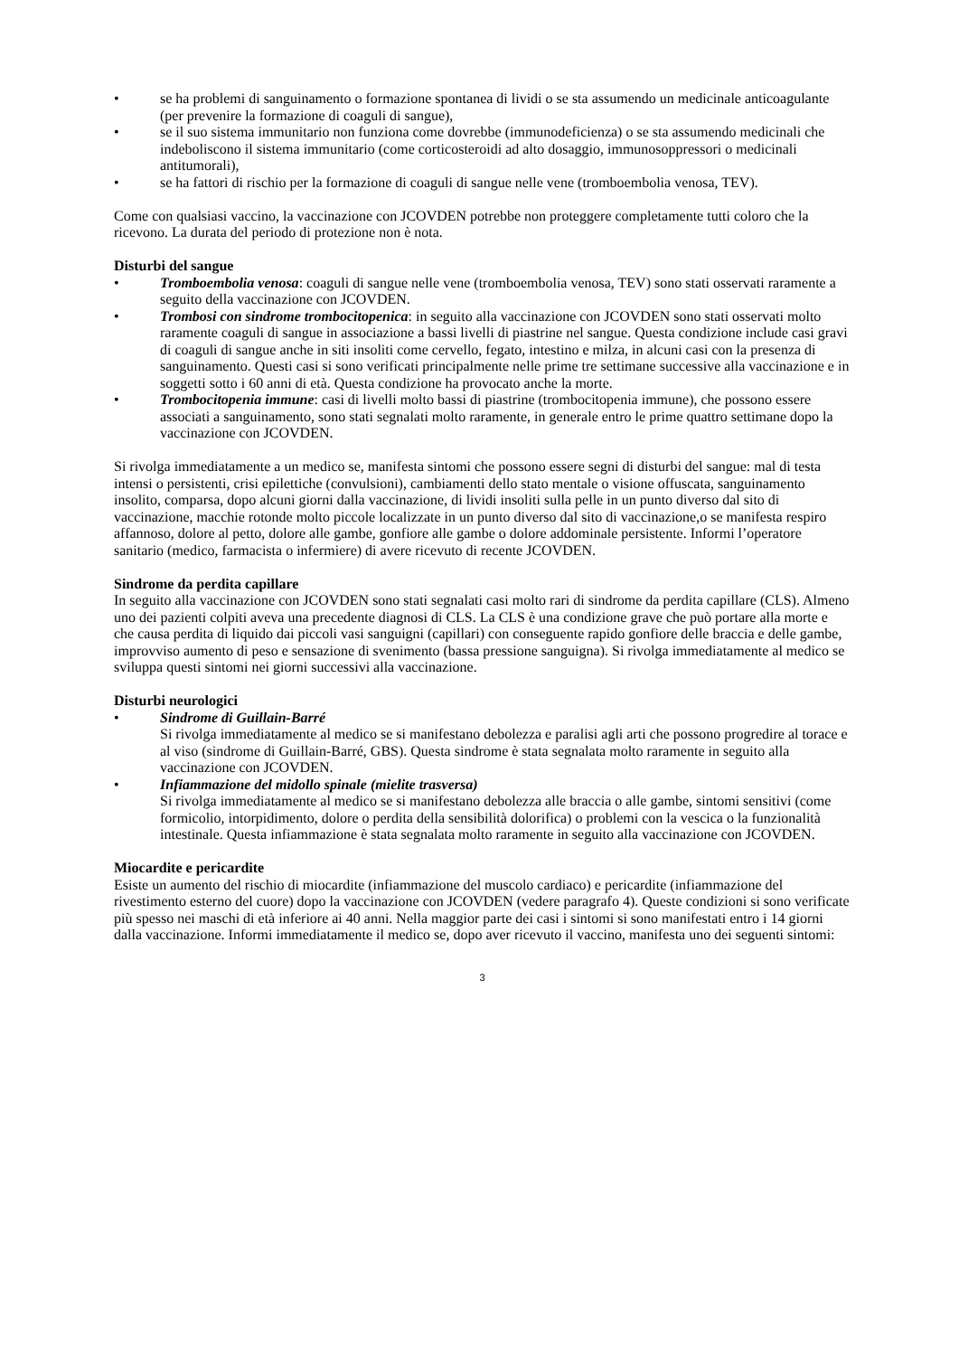• se ha problemi di sanguinamento o formazione spontanea di lividi o se sta assumendo un medicinale anticoagulante (per prevenire la formazione di coaguli di sangue),
• se il suo sistema immunitario non funziona come dovrebbe (immunodeficienza) o se sta assumendo medicinali che indeboliscono il sistema immunitario (come corticosteroidi ad alto dosaggio, immunosoppressori o medicinali antitumorali),
• se ha fattori di rischio per la formazione di coaguli di sangue nelle vene (tromboembolia venosa, TEV).
Come con qualsiasi vaccino, la vaccinazione con JCOVDEN potrebbe non proteggere completamente tutti coloro che la ricevono. La durata del periodo di protezione non è nota.
Disturbi del sangue
• Tromboembolia venosa: coaguli di sangue nelle vene (tromboembolia venosa, TEV) sono stati osservati raramente a seguito della vaccinazione con JCOVDEN.
• Trombosi con sindrome trombocitopenica: in seguito alla vaccinazione con JCOVDEN sono stati osservati molto raramente coaguli di sangue in associazione a bassi livelli di piastrine nel sangue. Questa condizione include casi gravi di coaguli di sangue anche in siti insoliti come cervello, fegato, intestino e milza, in alcuni casi con la presenza di sanguinamento. Questi casi si sono verificati principalmente nelle prime tre settimane successive alla vaccinazione e in soggetti sotto i 60 anni di età. Questa condizione ha provocato anche la morte.
• Trombocitopenia immune: casi di livelli molto bassi di piastrine (trombocitopenia immune), che possono essere associati a sanguinamento, sono stati segnalati molto raramente, in generale entro le prime quattro settimane dopo la vaccinazione con JCOVDEN.
Si rivolga immediatamente a un medico se, manifesta sintomi che possono essere segni di disturbi del sangue: mal di testa intensi o persistenti, crisi epilettiche (convulsioni), cambiamenti dello stato mentale o visione offuscata, sanguinamento insolito, comparsa, dopo alcuni giorni dalla vaccinazione, di lividi insoliti sulla pelle in un punto diverso dal sito di vaccinazione, macchie rotonde molto piccole localizzate in un punto diverso dal sito di vaccinazione,o se manifesta respiro affannoso, dolore al petto, dolore alle gambe, gonfiore alle gambe o dolore addominale persistente. Informi l’operatore sanitario (medico, farmacista o infermiere) di avere ricevuto di recente JCOVDEN.
Sindrome da perdita capillare
In seguito alla vaccinazione con JCOVDEN sono stati segnalati casi molto rari di sindrome da perdita capillare (CLS). Almeno uno dei pazienti colpiti aveva una precedente diagnosi di CLS. La CLS è una condizione grave che può portare alla morte e che causa perdita di liquido dai piccoli vasi sanguigni (capillari) con conseguente rapido gonfiore delle braccia e delle gambe, improvviso aumento di peso e sensazione di svenimento (bassa pressione sanguigna). Si rivolga immediatamente al medico se sviluppa questi sintomi nei giorni successivi alla vaccinazione.
Disturbi neurologici
• Sindrome di Guillain-Barré
Si rivolga immediatamente al medico se si manifestano debolezza e paralisi agli arti che possono progredire al torace e al viso (sindrome di Guillain-Barré, GBS). Questa sindrome è stata segnalata molto raramente in seguito alla vaccinazione con JCOVDEN.
• Infiammazione del midollo spinale (mielite trasversa)
Si rivolga immediatamente al medico se si manifestano debolezza alle braccia o alle gambe, sintomi sensitivi (come formicolio, intorpidimento, dolore o perdita della sensibilità dolorifica) o problemi con la vescica o la funzionalità intestinale. Questa infiammazione è stata segnalata molto raramente in seguito alla vaccinazione con JCOVDEN.
Miocardite e pericardite
Esiste un aumento del rischio di miocardite (infiammazione del muscolo cardiaco) e pericardite (infiammazione del rivestimento esterno del cuore) dopo la vaccinazione con JCOVDEN (vedere paragrafo 4). Queste condizioni si sono verificate più spesso nei maschi di età inferiore ai 40 anni. Nella maggior parte dei casi i sintomi si sono manifestati entro i 14 giorni dalla vaccinazione. Informi immediatamente il medico se, dopo aver ricevuto il vaccino, manifesta uno dei seguenti sintomi:
3